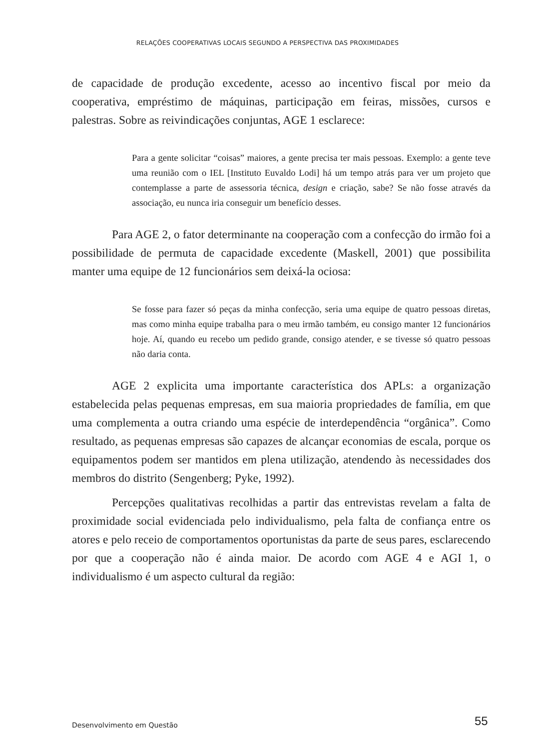RELAÇÕES COOPERATIVAS LOCAIS SEGUNDO A PERSPECTIVA DAS PROXIMIDADES
de capacidade de produção excedente, acesso ao incentivo fiscal por meio da cooperativa, empréstimo de máquinas, participação em feiras, missões, cursos e palestras. Sobre as reivindicações conjuntas, AGE 1 esclarece:
Para a gente solicitar “coisas” maiores, a gente precisa ter mais pessoas. Exemplo: a gente teve uma reunião com o IEL [Instituto Euvaldo Lodi] há um tempo atrás para ver um projeto que contemplasse a parte de assessoria técnica, design e criação, sabe? Se não fosse através da associação, eu nunca iria conseguir um benefício desses.
Para AGE 2, o fator determinante na cooperação com a confecção do irmão foi a possibilidade de permuta de capacidade excedente (Maskell, 2001) que possibilita manter uma equipe de 12 funcionários sem deixá-la ociosa:
Se fosse para fazer só peças da minha confecção, seria uma equipe de quatro pessoas diretas, mas como minha equipe trabalha para o meu irmão também, eu consigo manter 12 funcionários hoje. Aí, quando eu recebo um pedido grande, consigo atender, e se tivesse só quatro pessoas não daria conta.
AGE 2 explicita uma importante característica dos APLs: a organização estabelecida pelas pequenas empresas, em sua maioria propriedades de família, em que uma complementa a outra criando uma espécie de interdependência “orgânica”. Como resultado, as pequenas empresas são capazes de alcançar economias de escala, porque os equipamentos podem ser mantidos em plena utilização, atendendo às necessidades dos membros do distrito (Sengenberg; Pyke, 1992).
Percepções qualitativas recolhidas a partir das entrevistas revelam a falta de proximidade social evidenciada pelo individualismo, pela falta de confiança entre os atores e pelo receio de comportamentos oportunistas da parte de seus pares, esclarecendo por que a cooperação não é ainda maior. De acordo com AGE 4 e AGI 1, o individualismo é um aspecto cultural da região:
Desenvolvimento em Questão 55